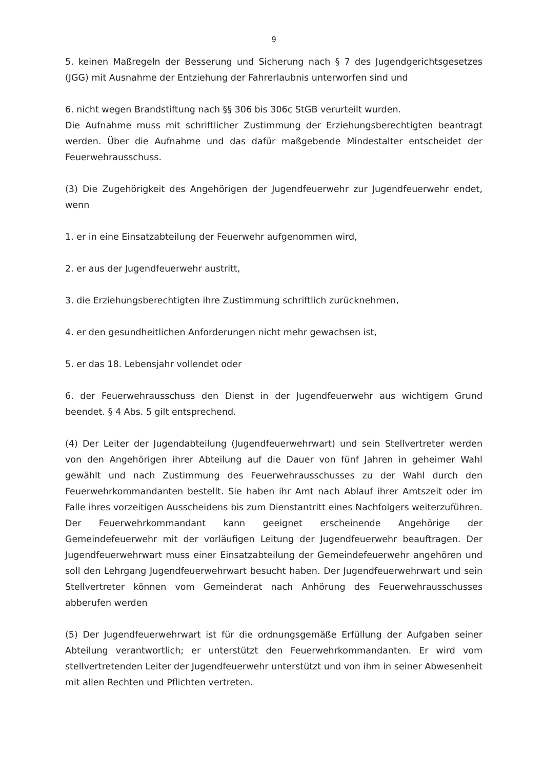9
5. keinen Maßregeln der Besserung und Sicherung nach § 7 des Jugendgerichtsgesetzes (JGG) mit Ausnahme der Entziehung der Fahrerlaubnis unterworfen sind und
6. nicht wegen Brandstiftung nach §§ 306 bis 306c StGB verurteilt wurden.
Die Aufnahme muss mit schriftlicher Zustimmung der Erziehungsberechtigten beantragt werden. Über die Aufnahme und das dafür maßgebende Mindestalter entscheidet der Feuerwehrausschuss.
(3) Die Zugehörigkeit des Angehörigen der Jugendfeuerwehr zur Jugendfeuerwehr endet, wenn
1. er in eine Einsatzabteilung der Feuerwehr aufgenommen wird,
2. er aus der Jugendfeuerwehr austritt,
3. die Erziehungsberechtigten ihre Zustimmung schriftlich zurücknehmen,
4. er den gesundheitlichen Anforderungen nicht mehr gewachsen ist,
5. er das 18. Lebensjahr vollendet oder
6. der Feuerwehrausschuss den Dienst in der Jugendfeuerwehr aus wichtigem Grund beendet. § 4 Abs. 5 gilt entsprechend.
(4) Der Leiter der Jugendabteilung (Jugendfeuerwehrwart) und sein Stellvertreter werden von den Angehörigen ihrer Abteilung auf die Dauer von fünf Jahren in geheimer Wahl gewählt und nach Zustimmung des Feuerwehrausschusses zu der Wahl durch den Feuerwehrkommandanten bestellt. Sie haben ihr Amt nach Ablauf ihrer Amtszeit oder im Falle ihres vorzeitigen Ausscheidens bis zum Dienstantritt eines Nachfolgers weiterzuführen. Der Feuerwehrkommandant kann geeignet erscheinende Angehörige der Gemeindefeuerwehr mit der vorläufigen Leitung der Jugendfeuerwehr beauftragen. Der Jugendfeuerwehrwart muss einer Einsatzabteilung der Gemeindefeuerwehr angehören und soll den Lehrgang Jugendfeuerwehrwart besucht haben. Der Jugendfeuerwehrwart und sein Stellvertreter können vom Gemeinderat nach Anhörung des Feuerwehrausschusses abberufen werden
(5) Der Jugendfeuerwehrwart ist für die ordnungsgemäße Erfüllung der Aufgaben seiner Abteilung verantwortlich; er unterstützt den Feuerwehrkommandanten. Er wird vom stellvertretenden Leiter der Jugendfeuerwehr unterstützt und von ihm in seiner Abwesenheit mit allen Rechten und Pflichten vertreten.